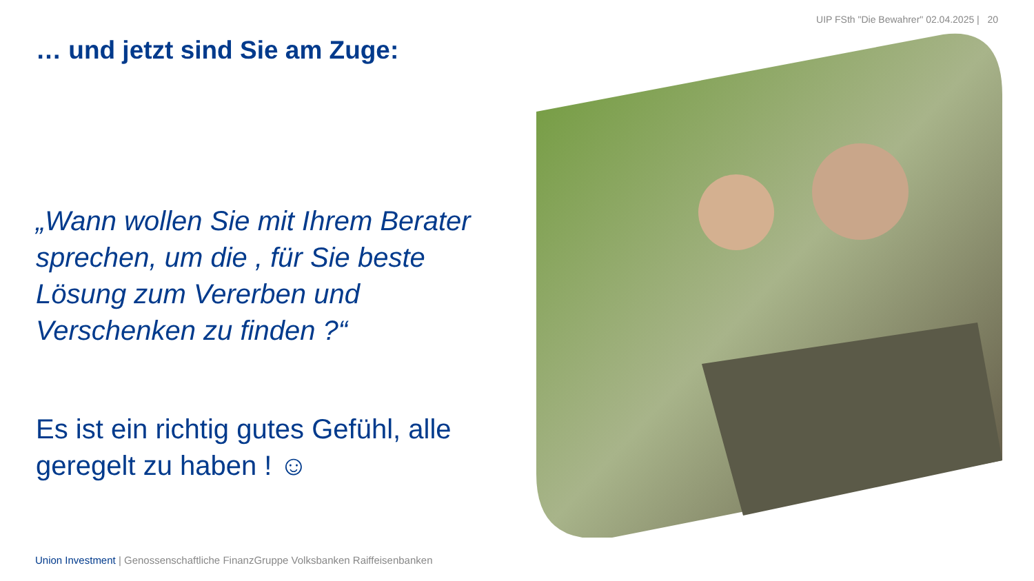UIP FSth "Die Bewahrer" 02.04.2025 | 20
… und jetzt sind Sie am Zuge:
„Wann wollen Sie mit Ihrem Berater sprechen, um die , für Sie beste Lösung zum Vererben und Verschenken zu finden ?“
Es ist ein richtig gutes Gefühl, alle geregelt zu haben ! ☺
Union Investment | Genossenschaftliche FinanzGruppe Volksbanken Raiffeisenbanken